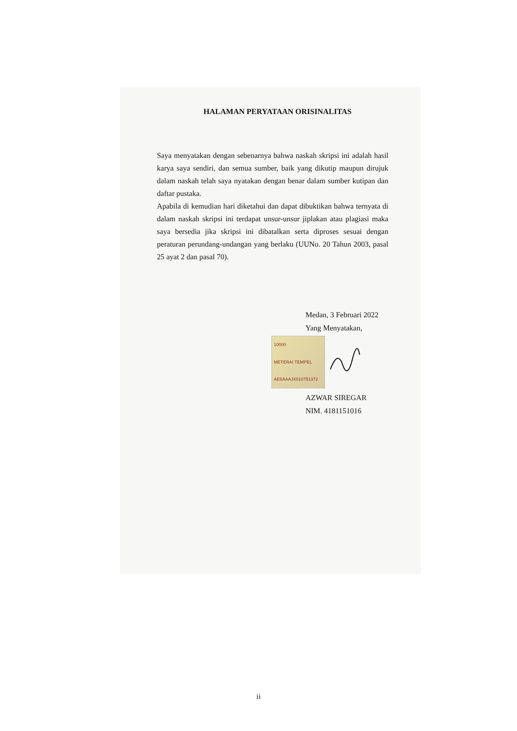HALAMAN PERYATAAN ORISINALITAS
Saya menyatakan dengan sebenarnya bahwa naskah skripsi ini adalah hasil karya saya sendiri, dan semua sumber, baik yang dikutip maupun dirujuk dalam naskah telah saya nyatakan dengan benar dalam sumber kutipan dan daftar pustaka.
Apabila di kemudian hari diketahui dan dapat dibuktikan bahwa ternyata di dalam naskah skripsi ini terdapat unsur-unsur jiplakan atau plagiasi maka saya bersedia jika skripsi ini dibatalkan serta diproses sesuai dengan peraturan perundang-undangan yang berlaku (UUNo. 20 Tahun 2003, pasal 25 ayat 2 dan pasal 70).
Medan, 3 Februari 2022
Yang Menyatakan,
10000
METERAI TEMPEL
AE6AAAJX010751372
AZWAR SIREGAR
NIM. 4181151016
ii